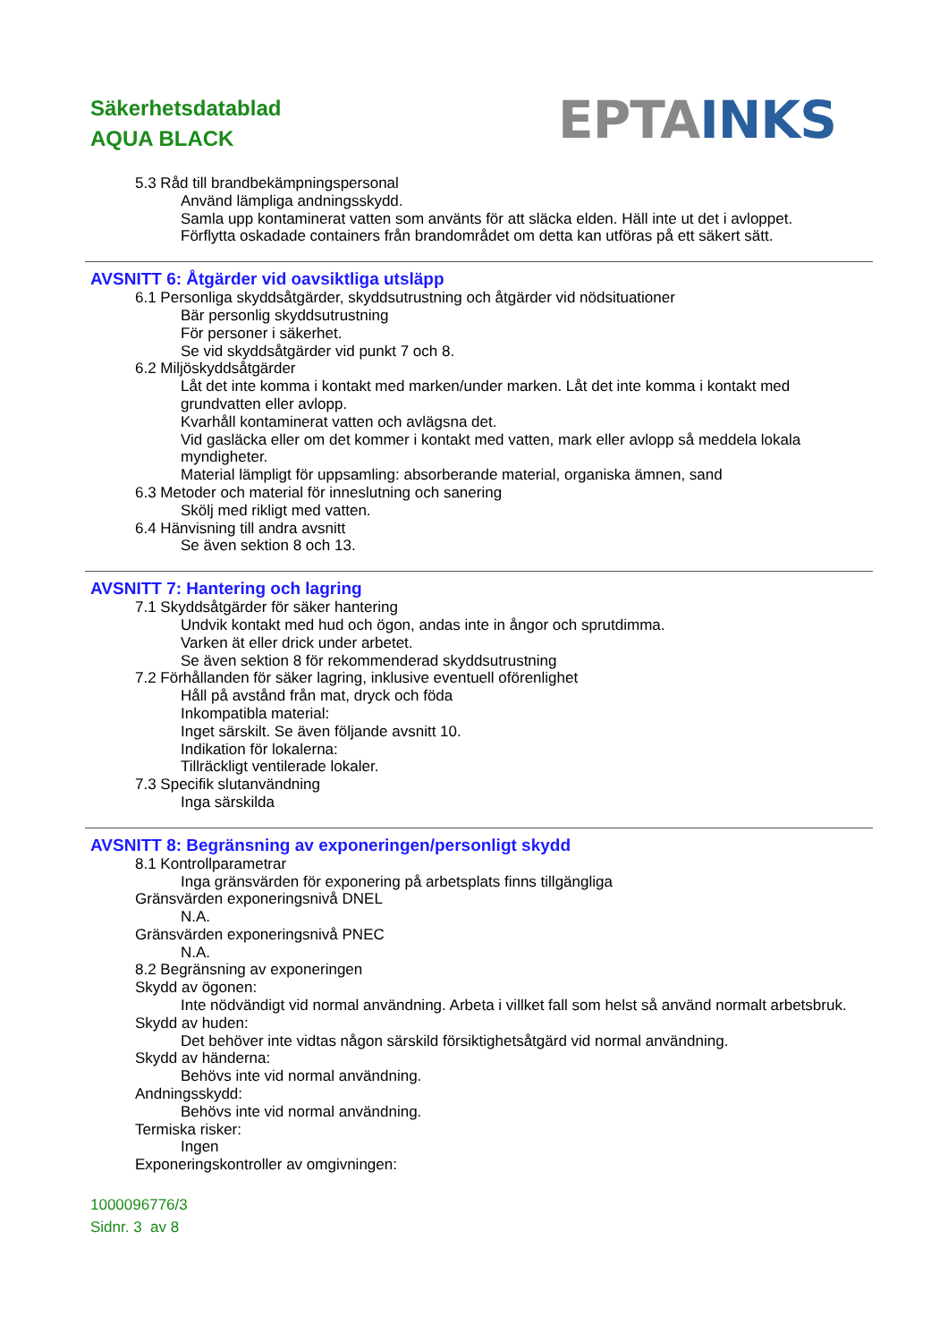Säkerhetsdatablad
AQUA BLACK
EPTA INKS
5.3 Råd till brandbekämpningspersonal
Använd lämpliga andningsskydd.
Samla upp kontaminerat vatten som använts för att släcka elden. Häll inte ut det i avloppet.
Förflytta oskadade containers från brandområdet om detta kan utföras på ett säkert sätt.
AVSNITT 6: Åtgärder vid oavsiktliga utsläpp
6.1 Personliga skyddsåtgärder, skyddsutrustning och åtgärder vid nödsituationer
Bär personlig skyddsutrustning
För personer i säkerhet.
Se vid skyddsåtgärder vid punkt 7 och 8.
6.2 Miljöskyddsåtgärder
Låt det inte komma i kontakt med marken/under marken. Låt det inte komma i kontakt med grundvatten eller avlopp.
Kvarhåll kontaminerat vatten och avlägsna det.
Vid gasläcka eller om det kommer i kontakt med vatten, mark eller avlopp så meddela lokala myndigheter.
Material lämpligt för uppsamling: absorberande material, organiska ämnen, sand
6.3 Metoder och material för inneslutning och sanering
Skölj med rikligt med vatten.
6.4 Hänvisning till andra avsnitt
Se även sektion 8 och 13.
AVSNITT 7: Hantering och lagring
7.1 Skyddsåtgärder för säker hantering
Undvik kontakt med hud och ögon, andas inte in ångor och sprutdimma.
Varken ät eller drick under arbetet.
Se även sektion 8 för rekommenderad skyddsutrustning
7.2 Förhållanden för säker lagring, inklusive eventuell oförenlighet
Håll på avstånd från mat, dryck och föda
Inkompatibla material:
Inget särskilt. Se även följande avsnitt 10.
Indikation för lokalerna:
Tillräckligt ventilerade lokaler.
7.3 Specifik slutanvändning
Inga särskilda
AVSNITT 8: Begränsning av exponeringen/personligt skydd
8.1 Kontrollparametrar
Inga gränsvärden för exponering på arbetsplats finns tillgängliga
Gränsvärden exponeringsnivå DNEL
N.A.
Gränsvärden exponeringsnivå PNEC
N.A.
8.2 Begränsning av exponeringen
Skydd av ögonen:
Inte nödvändigt vid normal användning. Arbeta i villket fall som helst så använd normalt arbetsbruk.
Skydd av huden:
Det behöver inte vidtas någon särskild försiktighetsåtgärd vid normal användning.
Skydd av händerna:
Behövs inte vid normal användning.
Andningsskydd:
Behövs inte vid normal användning.
Termiska risker:
Ingen
Exponeringskontroller av omgivningen:
1000096776/3
Sidnr. 3 av 8